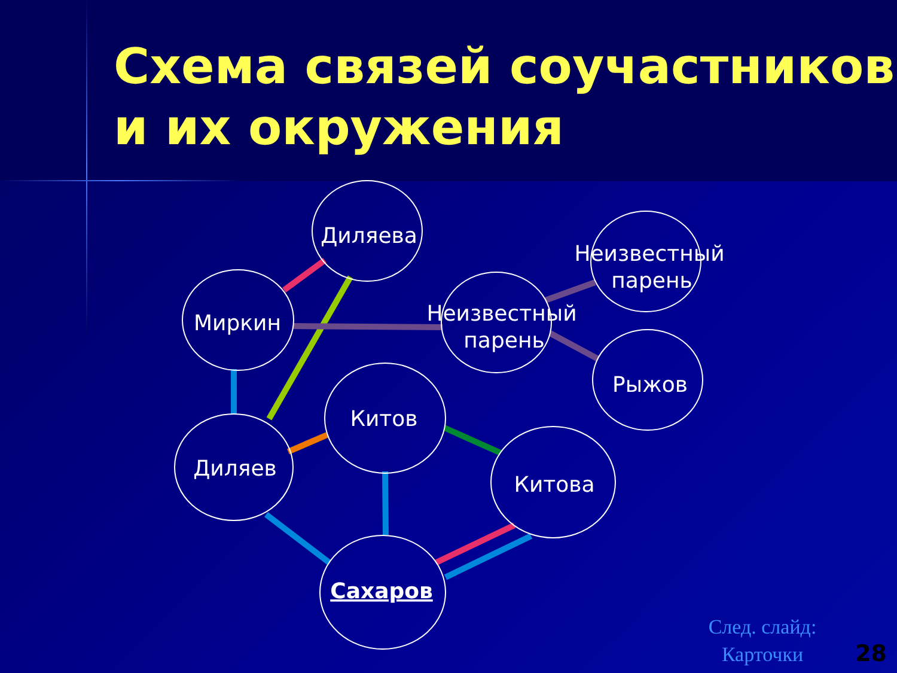Схема связей соучастников
и их окружения
Диляева
Миркин
Неизвестный
парень
Неизвестный
парень
Рыжов
Китов
Диляев
Китова
Сахаров
След. слайд:
Карточки
28